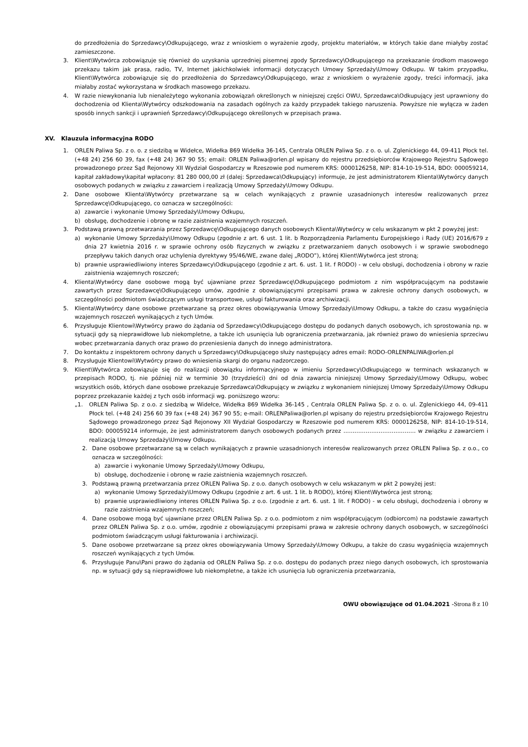do przedłożenia do Sprzedawcy\Odkupującego, wraz z wnioskiem o wyrażenie zgody, projektu materiałów, w których takie dane miałyby zostać zamieszczone.
3. Klient\Wytwórca zobowiązuje się również do uzyskania uprzedniej pisemnej zgody Sprzedawcy\Odkupującego na przekazanie środkom masowego przekazu takim jak prasa, radio, TV, Internet jakichkolwiek informacji dotyczących Umowy Sprzedaży\Umowy Odkupu. W takim przypadku, Klient\Wytwórca zobowiązuje się do przedłożenia do Sprzedawcy\Odkupującego, wraz z wnioskiem o wyrażenie zgody, treści informacji, jaka miałaby zostać wykorzystana w środkach masowego przekazu.
4. W razie niewykonania lub nienależytego wykonania zobowiązań określonych w niniejszej części OWU, Sprzedawca\Odkupujący jest uprawniony do dochodzenia od Klienta\Wytwórcy odszkodowania na zasadach ogólnych za każdy przypadek takiego naruszenia. Powyższe nie wyłącza w żaden sposób innych sankcji i uprawnień Sprzedawcy\Odkupującego określonych w przepisach prawa.
XV. Klauzula informacyjna RODO
1. ORLEN Paliwa Sp. z o. o. z siedzibą w Widełce, Widełka 869 Widełka 36-145, Centrala ORLEN Paliwa Sp. z o. o. ul. Zglenickiego 44, 09-411 Płock tel. (+48 24) 256 60 39, fax (+48 24) 367 90 55; email: ORLEN Paliwa@orlen.pl wpisany do rejestru przedsiębiorców Krajowego Rejestru Sądowego prowadzonego przez Sąd Rejonowy XII Wydział Gospodarczy w Rzeszowie pod numerem KRS: 0000126258, NIP: 814-10-19-514, BDO: 000059214, kapitał zakładowy\kapitał wpłacony: 81 280 000,00 zł (dalej: Sprzedawca\Odkupujący) informuje, że jest administratorem Klienta\Wytwórcy danych osobowych podanych w związku z zawarciem i realizacją Umowy Sprzedaży\Umowy Odkupu.
2. Dane osobowe Klienta\Wytwórcy przetwarzane są w celach wynikających z prawnie uzasadnionych interesów realizowanych przez Sprzedawcę\Odkupującego, co oznacza w szczególności:
a) zawarcie i wykonanie Umowy Sprzedaży\Umowy Odkupu,
b) obsługę, dochodzenie i obronę w razie zaistnienia wzajemnych roszczeń.
3. Podstawą prawną przetwarzania przez Sprzedawcę\Odkupującego danych osobowych Klienta\Wytwórcy w celu wskazanym w pkt 2 powyżej jest:
a) wykonanie Umowy Sprzedaży\Umowy Odkupu (zgodnie z art. 6 ust. 1 lit. b Rozporządzenia Parlamentu Europejskiego i Rady (UE) 2016/679 z dnia 27 kwietnia 2016 r. w sprawie ochrony osób fizycznych w związku z przetwarzaniem danych osobowych i w sprawie swobodnego przepływu takich danych oraz uchylenia dyrektywy 95/46/WE, zwane dalej „RODO”), której Klient\Wytwórca jest stroną;
b) prawnie usprawiedliwiony interes Sprzedawcy\Odkupującego (zgodnie z art. 6. ust. 1 lit. f RODO) - w celu obsługi, dochodzenia i obrony w razie zaistnienia wzajemnych roszczeń;
4. Klienta\Wytwórcy dane osobowe mogą być ujawniane przez Sprzedawcę\Odkupującego podmiotom z nim współpracującym na podstawie zawartych przez Sprzedawcę\Odkupującego umów, zgodnie z obowiązującymi przepisami prawa w zakresie ochrony danych osobowych, w szczególności podmiotom świadczącym usługi transportowe, usługi fakturowania oraz archiwizacji.
5. Klienta\Wytwórcy dane osobowe przetwarzane są przez okres obowiązywania Umowy Sprzedaży\Umowy Odkupu, a także do czasu wygaśnięcia wzajemnych roszczeń wynikających z tych Umów.
6. Przysługuje Klientowi\Wytwórcy prawo do żądania od Sprzedawcy\Odkupującego dostępu do podanych danych osobowych, ich sprostowania np. w sytuacji gdy są nieprawidłowe lub niekompletne, a także ich usunięcia lub ograniczenia przetwarzania, jak również prawo do wniesienia sprzeciwu wobec przetwarzania danych oraz prawo do przeniesienia danych do innego administratora.
7. Do kontaktu z inspektorem ochrony danych u Sprzedawcy\Odkupującego służy następujący adres email: RODO-ORLENPALIWA@orlen.pl
8. Przysługuje Klientowi\Wytwórcy prawo do wniesienia skargi do organu nadzorczego.
9. Klient\Wytwórca zobowiązuje się do realizacji obowiązku informacyjnego w imieniu Sprzedawcy\Odkupującego w terminach wskazanych w przepisach RODO, tj. nie później niż w terminie 30 (trzydzieści) dni od dnia zawarcia niniejszej Umowy Sprzedaży\Umowy Odkupu, wobec wszystkich osób, których dane osobowe przekazuje Sprzedawca\Odkupujący w związku z wykonaniem niniejszej Umowy Sprzedaży\Umowy Odkupu poprzez przekazanie każdej z tych osób informacji wg. poniższego wzoru:
„1. ORLEN Paliwa Sp. z o.o. z siedzibą w Widełce, Widełka 869 Widełka 36-145 , Centrala ORLEN Paliwa Sp. z o. o. ul. Zglenickiego 44, 09-411 Płock tel. (+48 24) 256 60 39 fax (+48 24) 367 90 55; e-mail: ORLENPaliwa@orlen.pl wpisany do rejestru przedsiębiorców Krajowego Rejestru Sądowego prowadzonego przez Sąd Rejonowy XII Wydział Gospodarczy w Rzeszowie pod numerem KRS: 0000126258, NIP: 814-10-19-514, BDO: 000059214 informuje, że jest administratorem danych osobowych podanych przez ………………………………… w związku z zawarciem i realizacją Umowy Sprzedaży\Umowy Odkupu.
2. Dane osobowe przetwarzane są w celach wynikających z prawnie uzasadnionych interesów realizowanych przez ORLEN Paliwa Sp. z o.o., co oznacza w szczególności:
a) zawarcie i wykonanie Umowy Sprzedaży\Umowy Odkupu,
b) obsługę, dochodzenie i obronę w razie zaistnienia wzajemnych roszczeń.
3. Podstawą prawną przetwarzania przez ORLEN Paliwa Sp. z o.o. danych osobowych w celu wskazanym w pkt 2 powyżej jest:
a) wykonanie Umowy Sprzedaży\Umowy Odkupu (zgodnie z art. 6 ust. 1 lit. b RODO), której Klient\Wytwórca jest stroną;
b) prawnie usprawiedliwiony interes ORLEN Paliwa Sp. z o.o. (zgodnie z art. 6. ust. 1 lit. f RODO) - w celu obsługi, dochodzenia i obrony w razie zaistnienia wzajemnych roszczeń;
4. Dane osobowe mogą być ujawniane przez ORLEN Paliwa Sp. z o.o. podmiotom z nim współpracującym (odbiorcom) na podstawie zawartych przez ORLEN Paliwa Sp. z o.o. umów, zgodnie z obowiązującymi przepisami prawa w zakresie ochrony danych osobowych, w szczególności podmiotom świadczącym usługi fakturowania i archiwizacji.
5. Dane osobowe przetwarzane są przez okres obowiązywania Umowy Sprzedaży\Umowy Odkupu, a także do czasu wygaśnięcia wzajemnych roszczeń wynikających z tych Umów.
6. Przysługuje Panu\Pani prawo do żądania od ORLEN Paliwa Sp. z o.o. dostępu do podanych przez niego danych osobowych, ich sprostowania np. w sytuacji gdy są nieprawidłowe lub niekompletne, a także ich usunięcia lub ograniczenia przetwarzania,
OWU obowiązujące od 01.04.2021 -Strona 8 z 10